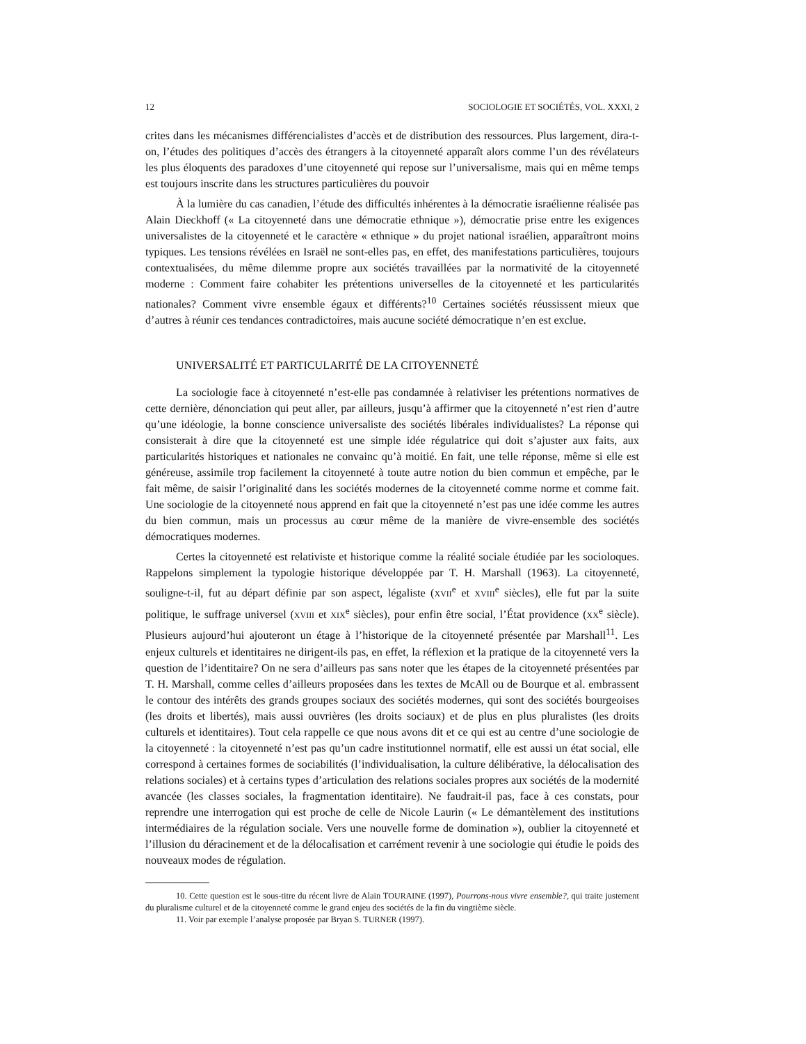12 SOCIOLOGIE ET SOCIÉTÉS, VOL. XXXI, 2
crites dans les mécanismes différencialistes d’accès et de distribution des ressources. Plus largement, dira-t-on, l’études des politiques d’accès des étrangers à la citoyenneté apparaît alors comme l’un des révélateurs les plus éloquents des paradoxes d’une citoyenneté qui repose sur l’universalisme, mais qui en même temps est toujours inscrite dans les structures particulières du pouvoir
À la lumière du cas canadien, l’étude des difficultés inhérentes à la démocratie israélienne réalisée pas Alain Dieckhoff (« La citoyenneté dans une démocratie ethnique »), démocratie prise entre les exigences universalistes de la citoyenneté et le caractère « ethnique » du projet national israélien, apparaîtront moins typiques. Les tensions révélées en Israël ne sont-elles pas, en effet, des manifestations particulières, toujours contextualisées, du même dilemme propre aux sociétés travaillées par la normativité de la citoyenneté moderne : Comment faire cohabiter les prétentions universelles de la citoyenneté et les particularités nationales? Comment vivre ensemble égaux et différents?<sup>10</sup> Certaines sociétés réussissent mieux que d’autres à réunir ces tendances contradictoires, mais aucune société démocratique n’en est exclue.
UNIVERSALITÉ ET PARTICULARITÉ DE LA CITOYENNETÉ
La sociologie face à citoyenneté n’est-elle pas condamnée à relativiser les prétentions normatives de cette dernière, dénonciation qui peut aller, par ailleurs, jusqu’à affirmer que la citoyenneté n’est rien d’autre qu’une idéologie, la bonne conscience universaliste des sociétés libérales individualistes? La réponse qui consisterait à dire que la citoyenneté est une simple idée régulatrice qui doit s’ajuster aux faits, aux particularités historiques et nationales ne convainc qu’à moitié. En fait, une telle réponse, même si elle est généreuse, assimile trop facilement la citoyenneté à toute autre notion du bien commun et empêche, par le fait même, de saisir l’originalité dans les sociétés modernes de la citoyenneté comme norme et comme fait. Une sociologie de la citoyenneté nous apprend en fait que la citoyenneté n’est pas une idée comme les autres du bien commun, mais un processus au cœur même de la manière de vivre-ensemble des sociétés démocratiques modernes.
Certes la citoyenneté est relativiste et historique comme la réalité sociale étudiée par les socioloques. Rappelons simplement la typologie historique développée par T. H. Marshall (1963). La citoyenneté, souligne-t-il, fut au départ définie par son aspect, légaliste (XVII<sup>e</sup> et XVIII<sup>e</sup> siècles), elle fut par la suite politique, le suffrage universel (XVIII et XIX<sup>e</sup> siècles), pour enfin être social, l’État providence (XX<sup>e</sup> siècle). Plusieurs aujourd’hui ajouteront un étage à l’historique de la citoyenneté présentée par Marshall<sup>11</sup>. Les enjeux culturels et identitaires ne dirigent-ils pas, en effet, la réflexion et la pratique de la citoyenneté vers la question de l’identitaire? On ne sera d’ailleurs pas sans noter que les étapes de la citoyenneté présentées par T. H. Marshall, comme celles d’ailleurs proposées dans les textes de McAll ou de Bourque et al. embrassent le contour des intérêts des grands groupes sociaux des sociétés modernes, qui sont des sociétés bourgeoises (les droits et libertés), mais aussi ouvrières (les droits sociaux) et de plus en plus pluralistes (les droits culturels et identitaires). Tout cela rappelle ce que nous avons dit et ce qui est au centre d’une sociologie de la citoyenneté : la citoyenneté n’est pas qu’un cadre institutionnel normatif, elle est aussi un état social, elle correspond à certaines formes de sociabilités (l’individualisation, la culture délibérative, la délocalisation des relations sociales) et à certains types d’articulation des relations sociales propres aux sociétés de la modernité avancée (les classes sociales, la fragmentation identitaire). Ne faudrait-il pas, face à ces constats, pour reprendre une interrogation qui est proche de celle de Nicole Laurin (« Le démantèlement des institutions intermédiaires de la régulation sociale. Vers une nouvelle forme de domination »), oublier la citoyenneté et l’illusion du déracinement et de la délocalisation et carrément revenir à une sociologie qui étudie le poids des nouveaux modes de régulation.
10. Cette question est le sous-titre du récent livre de Alain TOURAINE (1997), Pourrons-nous vivre ensemble?, qui traite justement du pluralisme culturel et de la citoyenneté comme le grand enjeu des sociétés de la fin du vingtième siècle.
11. Voir par exemple l’analyse proposée par Bryan S. TURNER (1997).